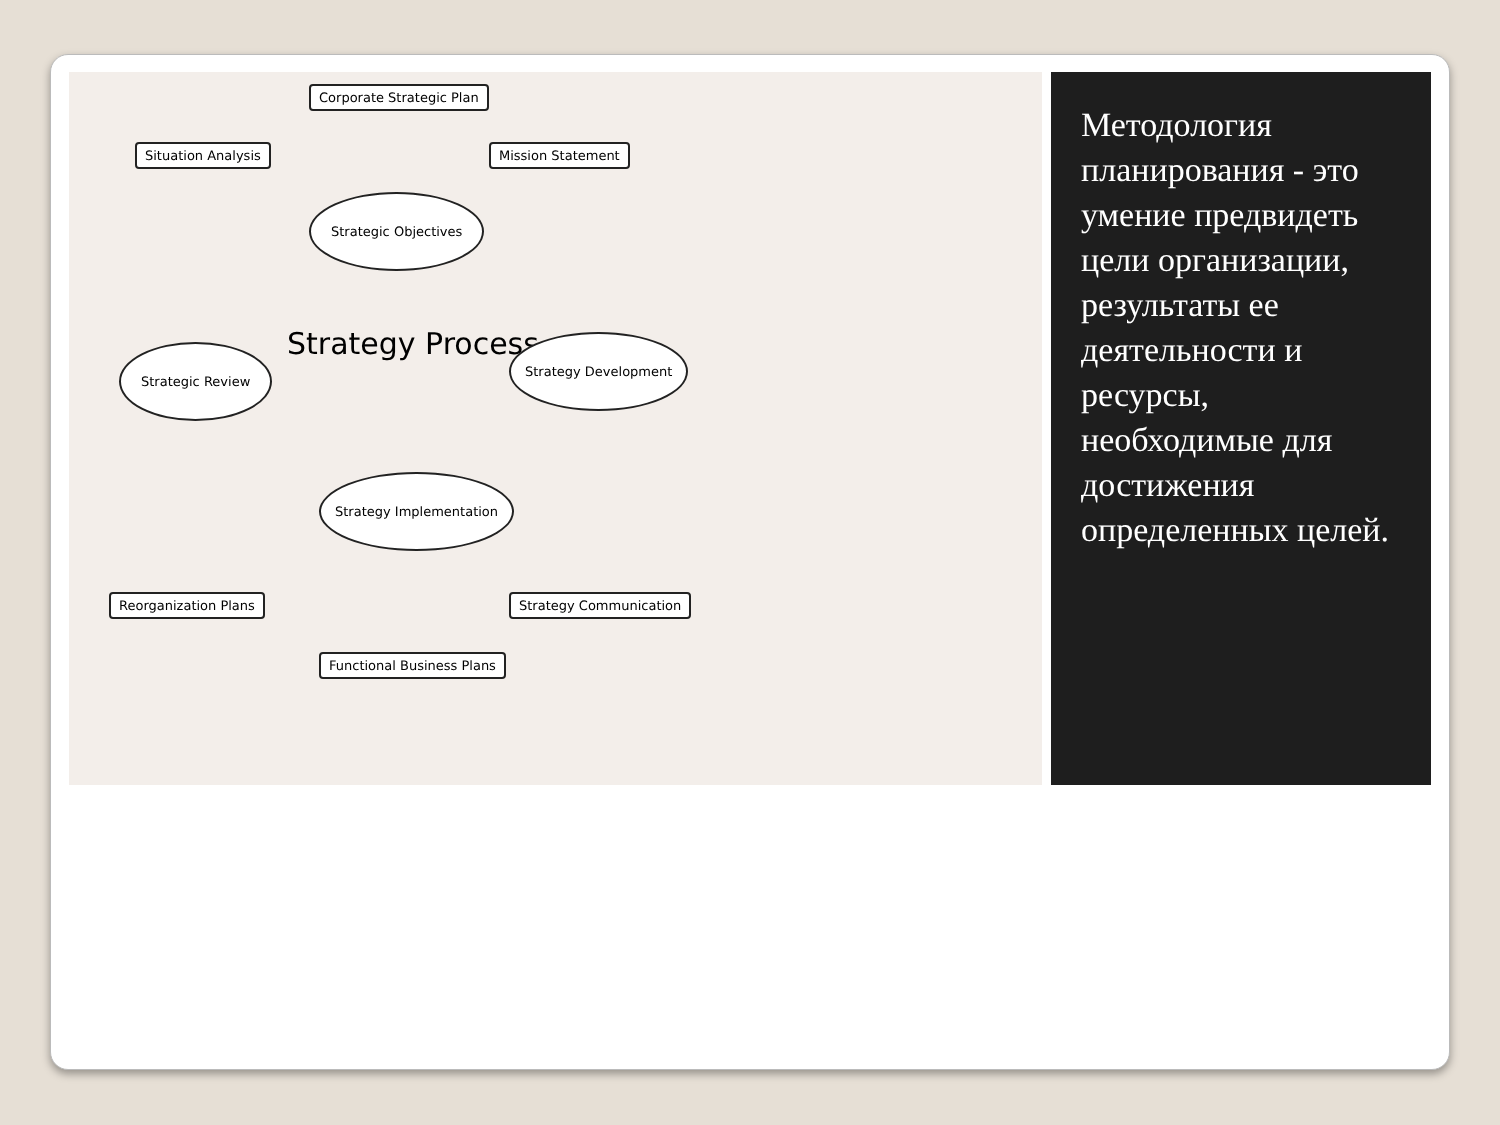Corporate Strategic Plan
Situation Analysis Mission Statement
Strategic Objectives
Strategic Review Strategy Process Strategy Development
Strategy Implementation
Reorganization Plans
Functional Business Plans
Strategy Communication
Методология планирования - это умение предвидеть цели организации, результаты ее деятельности и ресурсы, необходимые для достижения определенных целей.